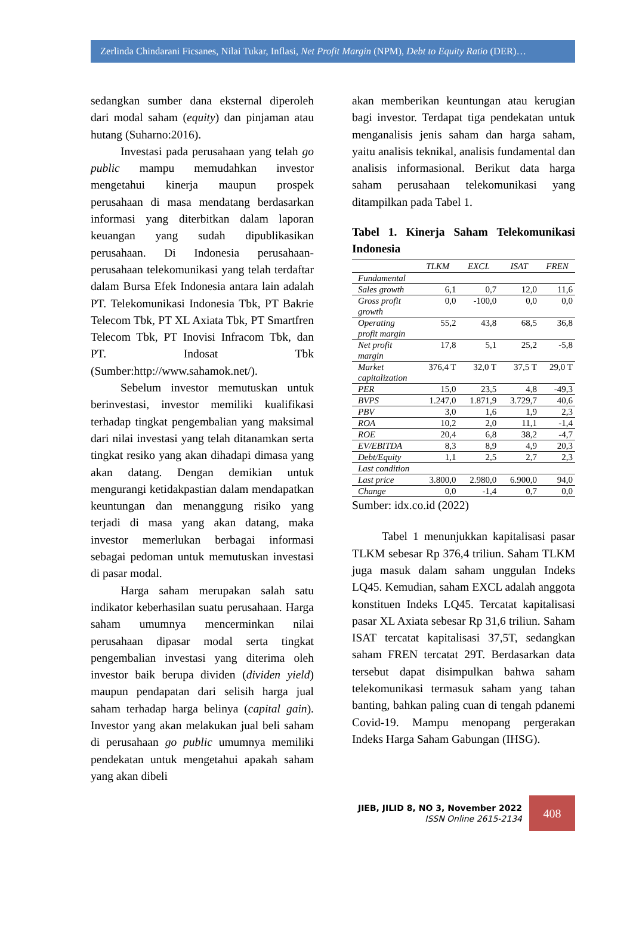Zerlinda Chindarani Ficsanes, Nilai Tukar, Inflasi, Net Profit Margin (NPM), Debt to Equity Ratio (DER)…
sedangkan sumber dana eksternal diperoleh dari modal saham (equity) dan pinjaman atau hutang (Suharno:2016).
Investasi pada perusahaan yang telah go public mampu memudahkan investor mengetahui kinerja maupun prospek perusahaan di masa mendatang berdasarkan informasi yang diterbitkan dalam laporan keuangan yang sudah dipublikasikan perusahaan. Di Indonesia perusahaan-perusahaan telekomunikasi yang telah terdaftar dalam Bursa Efek Indonesia antara lain adalah PT. Telekomunikasi Indonesia Tbk, PT Bakrie Telecom Tbk, PT XL Axiata Tbk, PT Smartfren Telecom Tbk, PT Inovisi Infracom Tbk, dan PT. Indosat Tbk (Sumber:http://www.sahamok.net/).
Sebelum investor memutuskan untuk berinvestasi, investor memiliki kualifikasi terhadap tingkat pengembalian yang maksimal dari nilai investasi yang telah ditanamkan serta tingkat resiko yang akan dihadapi dimasa yang akan datang. Dengan demikian untuk mengurangi ketidakpastian dalam mendapatkan keuntungan dan menanggung risiko yang terjadi di masa yang akan datang, maka investor memerlukan berbagai informasi sebagai pedoman untuk memutuskan investasi di pasar modal.
Harga saham merupakan salah satu indikator keberhasilan suatu perusahaan. Harga saham umumnya mencerminkan nilai perusahaan dipasar modal serta tingkat pengembalian investasi yang diterima oleh investor baik berupa dividen (dividen yield) maupun pendapatan dari selisih harga jual saham terhadap harga belinya (capital gain). Investor yang akan melakukan jual beli saham di perusahaan go public umumnya memiliki pendekatan untuk mengetahui apakah saham yang akan dibeli
akan memberikan keuntungan atau kerugian bagi investor. Terdapat tiga pendekatan untuk menganalisis jenis saham dan harga saham, yaitu analisis teknikal, analisis fundamental dan analisis informasional. Berikut data harga saham perusahaan telekomunikasi yang ditampilkan pada Tabel 1.
Tabel 1. Kinerja Saham Telekomunikasi Indonesia
| | TLKM | EXCL | ISAT | FREN |
| --- | --- | --- | --- | --- |
| Fundamental | | | | |
| Sales growth | 6,1 | 0,7 | 12,0 | 11,6 |
| Gross profit growth | 0,0 | -100,0 | 0,0 | 0,0 |
| Operating profit margin | 55,2 | 43,8 | 68,5 | 36,8 |
| Net profit margin | 17,8 | 5,1 | 25,2 | -5,8 |
| Market capitalization | 376,4 T | 32,0 T | 37,5 T | 29,0 T |
| PER | 15,0 | 23,5 | 4,8 | -49,3 |
| BVPS | 1.247,0 | 1.871,9 | 3.729,7 | 40,6 |
| PBV | 3,0 | 1,6 | 1,9 | 2,3 |
| ROA | 10,2 | 2,0 | 11,1 | -1,4 |
| ROE | 20,4 | 6,8 | 38,2 | -4,7 |
| EV/EBITDA | 8,3 | 8,9 | 4,9 | 20,3 |
| Debt/Equity | 1,1 | 2,5 | 2,7 | 2,3 |
| Last condition | | | | |
| Last price | 3.800,0 | 2.980,0 | 6.900,0 | 94,0 |
| Change | 0,0 | -1,4 | 0,7 | 0,0 |
Sumber: idx.co.id (2022)
Tabel 1 menunjukkan kapitalisasi pasar TLKM sebesar Rp 376,4 triliun. Saham TLKM juga masuk dalam saham unggulan Indeks LQ45. Kemudian, saham EXCL adalah anggota konstituen Indeks LQ45. Tercatat kapitalisasi pasar XL Axiata sebesar Rp 31,6 triliun. Saham ISAT tercatat kapitalisasi 37,5T, sedangkan saham FREN tercatat 29T. Berdasarkan data tersebut dapat disimpulkan bahwa saham telekomunikasi termasuk saham yang tahan banting, bahkan paling cuan di tengah pdanemi Covid-19. Mampu menopang pergerakan Indeks Harga Saham Gabungan (IHSG).
JIEB, JILID 8, NO 3, November 2022
ISSN Online 2615-2134
408